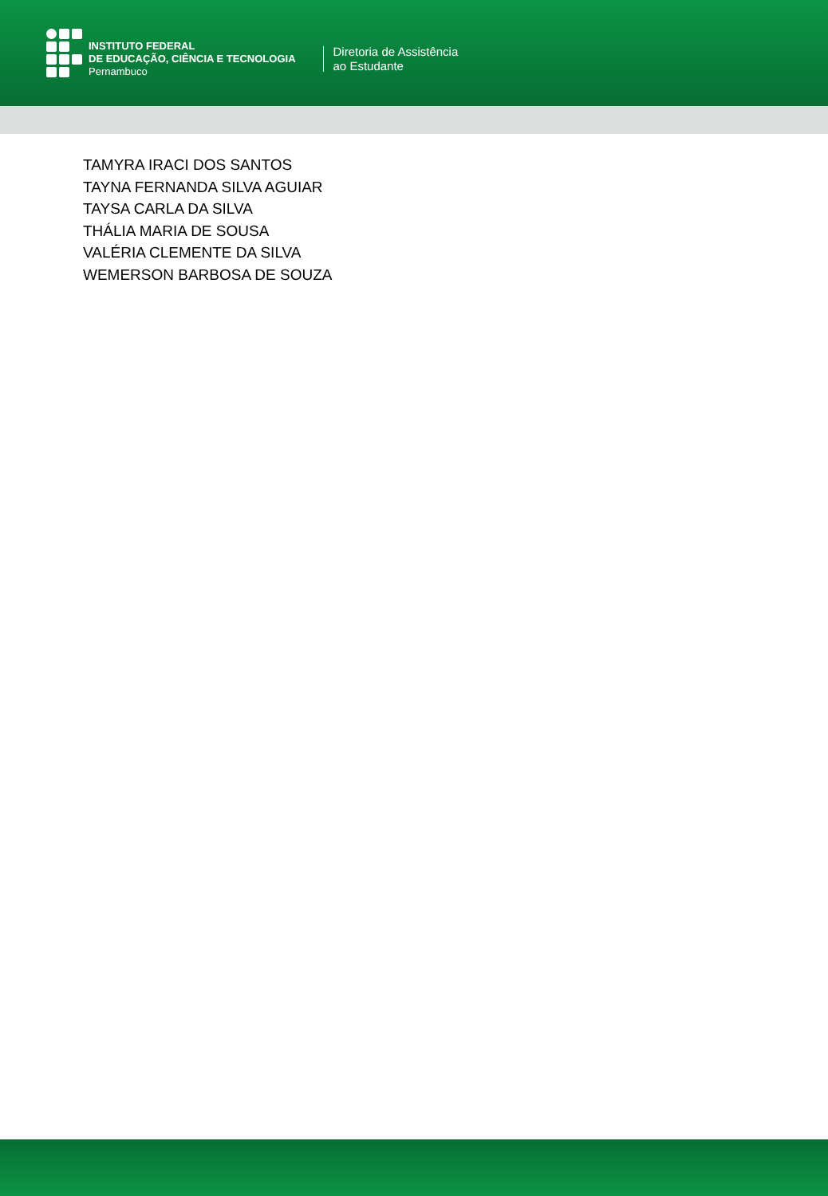INSTITUTO FEDERAL
DE EDUCAÇÃO, CIÊNCIA E TECNOLOGIA
Pernambuco
Diretoria de Assistência
ao Estudante
TAMYRA IRACI DOS SANTOS
TAYNA FERNANDA SILVA AGUIAR
TAYSA CARLA DA SILVA
THÁLIA MARIA DE SOUSA
VALÉRIA CLEMENTE DA SILVA
WEMERSON BARBOSA DE SOUZA